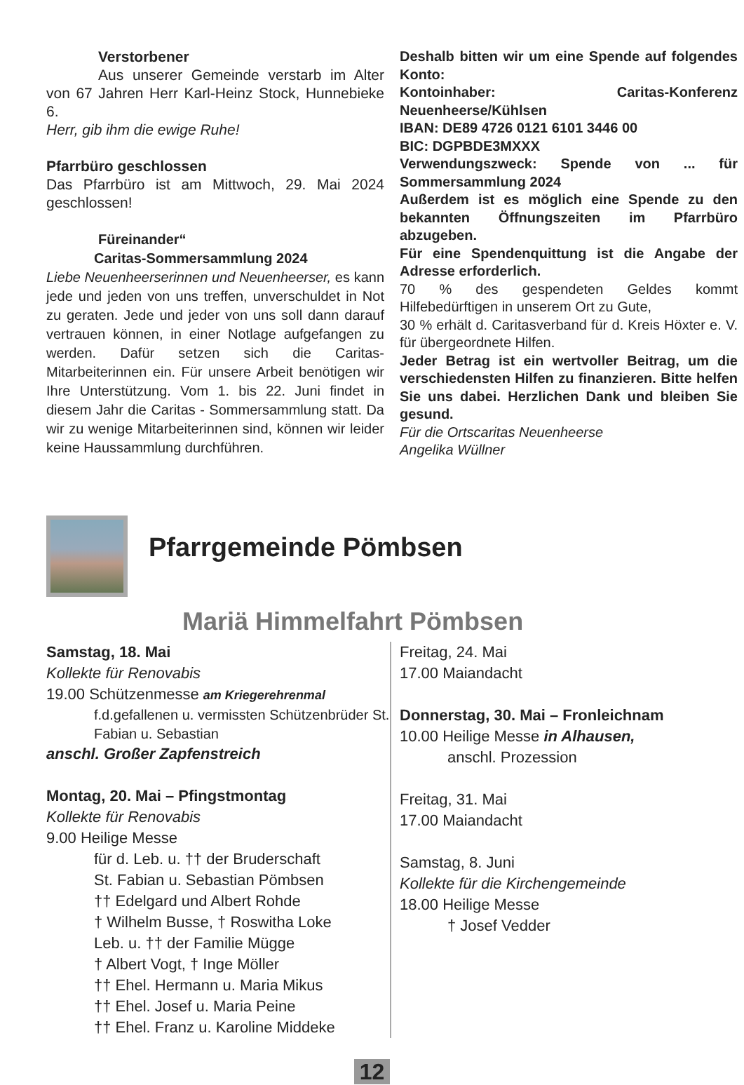Verstorbener
Aus unserer Gemeinde verstarb im Alter von 67 Jahren Herr Karl-Heinz Stock, Hunnebieke 6.
Herr, gib ihm die ewige Ruhe!
Pfarrbüro geschlossen
Das Pfarrbüro ist am Mittwoch, 29. Mai 2024 geschlossen!
Füreinander“
Caritas-Sommersammlung 2024
Liebe Neuenheerserinnen und Neuenheerser, es kann jede und jeden von uns treffen, unverschuldet in Not zu geraten. Jede und jeder von uns soll dann darauf vertrauen können, in einer Notlage aufgefangen zu werden. Dafür setzen sich die Caritas-Mitarbeiterinnen ein. Für unsere Arbeit benötigen wir Ihre Unterstützung. Vom 1. bis 22. Juni findet in diesem Jahr die Caritas - Sommersammlung statt. Da wir zu wenige Mitarbeiterinnen sind, können wir leider keine Haussammlung durchführen.
Deshalb bitten wir um eine Spende auf folgendes Konto:
Kontoinhaber: Caritas-Konferenz Neuenheerse/Kühlsen
IBAN: DE89 4726 0121 6101 3446 00
BIC: DGPBDE3MXXX
Verwendungszweck: Spende von ... für Sommersammlung 2024
Außerdem ist es möglich eine Spende zu den bekannten Öffnungszeiten im Pfarrbüro abzugeben.
Für eine Spendenquittung ist die Angabe der Adresse erforderlich.
70 % des gespendeten Geldes kommt Hilfebedürftigen in unserem Ort zu Gute,
30 % erhält d. Caritasverband für d. Kreis Höxter e. V. für übergeordnete Hilfen.
Jeder Betrag ist ein wertvoller Beitrag, um die verschiedensten Hilfen zu finanzieren. Bitte helfen Sie uns dabei. Herzlichen Dank und bleiben Sie gesund.
Für die Ortscaritas Neuenheerse
Angelika Wüllner
Pfarrgemeinde Pömbsen
Mariä Himmelfahrt Pömbsen
Samstag, 18. Mai
Kollekte für Renovabis
19.00 Schützenmesse am Kriegerehrenmal
f.d.gefallenen u. vermissten Schützenbrüder St. Fabian u. Sebastian
anschl. Großer Zapfenstreich
Montag, 20. Mai – Pfingstmontag
Kollekte für Renovabis
9.00 Heilige Messe
für d. Leb. u. †† der Bruderschaft
St. Fabian u. Sebastian Pömbsen
†† Edelgard und Albert Rohde
† Wilhelm Busse, † Roswitha Loke
Leb. u. †† der Familie Mügge
† Albert Vogt, † Inge Möller
†† Ehel. Hermann u. Maria Mikus
†† Ehel. Josef u. Maria Peine
†† Ehel. Franz u. Karoline Middeke
Freitag, 24. Mai
17.00 Maiandacht
Donnerstag, 30. Mai – Fronleichnam
10.00 Heilige Messe in Alhausen,
anschl. Prozession
Freitag, 31. Mai
17.00 Maiandacht
Samstag, 8. Juni
Kollekte für die Kirchengemeinde
18.00 Heilige Messe
† Josef Vedder
12